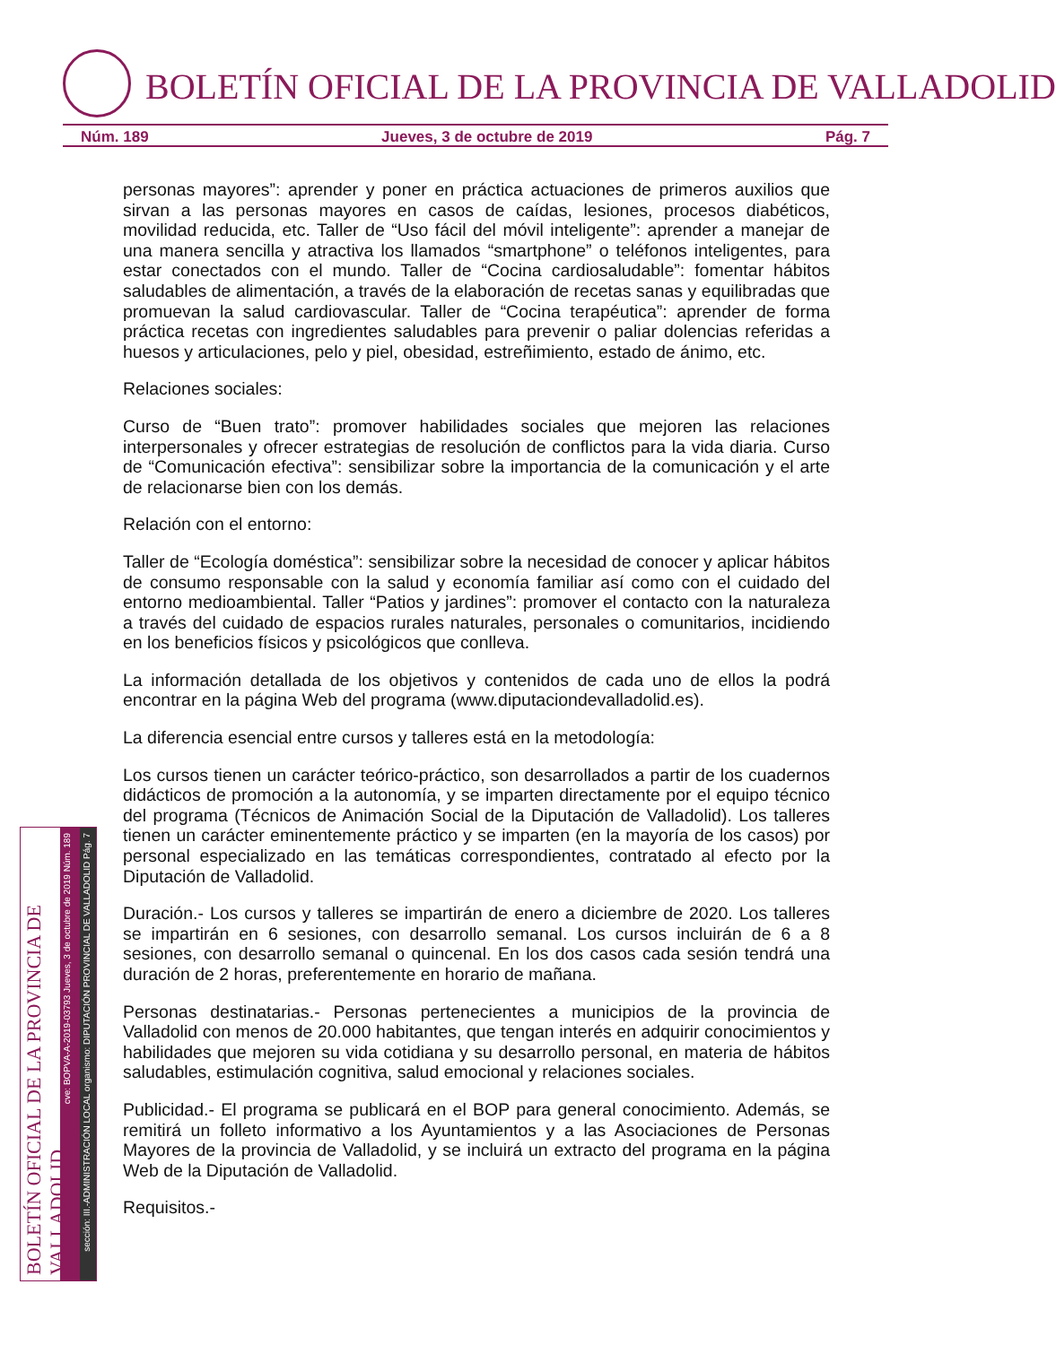BOLETÍN OFICIAL DE LA PROVINCIA DE VALLADOLID
Núm. 189 Jueves, 3 de octubre de 2019 Pág. 7
personas mayores”: aprender y poner en práctica actuaciones de primeros auxilios que sirvan a las personas mayores en casos de caídas, lesiones, procesos diabéticos, movilidad reducida, etc. Taller de “Uso fácil del móvil inteligente”: aprender a manejar de una manera sencilla y atractiva los llamados “smartphone” o teléfonos inteligentes, para estar conectados con el mundo. Taller de “Cocina cardiosaludable”: fomentar hábitos saludables de alimentación, a través de la elaboración de recetas sanas y equilibradas que promuevan la salud cardiovascular. Taller de “Cocina terapéutica”: aprender de forma práctica recetas con ingredientes saludables para prevenir o paliar dolencias referidas a huesos y articulaciones, pelo y piel, obesidad, estreñimiento, estado de ánimo, etc.
Relaciones sociales:
Curso de “Buen trato”: promover habilidades sociales que mejoren las relaciones interpersonales y ofrecer estrategias de resolución de conflictos para la vida diaria. Curso de “Comunicación efectiva”: sensibilizar sobre la importancia de la comunicación y el arte de relacionarse bien con los demás.
Relación con el entorno:
Taller de “Ecología doméstica”: sensibilizar sobre la necesidad de conocer y aplicar hábitos de consumo responsable con la salud y economía familiar así como con el cuidado del entorno medioambiental. Taller “Patios y jardines”: promover el contacto con la naturaleza a través del cuidado de espacios rurales naturales, personales o comunitarios, incidiendo en los beneficios físicos y psicológicos que conlleva.
La información detallada de los objetivos y contenidos de cada uno de ellos la podrá encontrar en la página Web del programa (www.diputaciondevalladolid.es).
La diferencia esencial entre cursos y talleres está en la metodología:
Los cursos tienen un carácter teórico-práctico, son desarrollados a partir de los cuadernos didácticos de promoción a la autonomía, y se imparten directamente por el equipo técnico del programa (Técnicos de Animación Social de la Diputación de Valladolid). Los talleres tienen un carácter eminentemente práctico y se imparten (en la mayoría de los casos) por personal especializado en las temáticas correspondientes, contratado al efecto por la Diputación de Valladolid.
Duración.- Los cursos y talleres se impartirán de enero a diciembre de 2020. Los talleres se impartirán en 6 sesiones, con desarrollo semanal. Los cursos incluirán de 6 a 8 sesiones, con desarrollo semanal o quincenal. En los dos casos cada sesión tendrá una duración de 2 horas, preferentemente en horario de mañana.
Personas destinatarias.- Personas pertenecientes a municipios de la provincia de Valladolid con menos de 20.000 habitantes, que tengan interés en adquirir conocimientos y habilidades que mejoren su vida cotidiana y su desarrollo personal, en materia de hábitos saludables, estimulación cognitiva, salud emocional y relaciones sociales.
Publicidad.- El programa se publicará en el BOP para general conocimiento. Además, se remitirá un folleto informativo a los Ayuntamientos y a las Asociaciones de Personas Mayores de la provincia de Valladolid, y se incluirá un extracto del programa en la página Web de la Diputación de Valladolid.
Requisitos.-
BOLETÍN OFICIAL DE LA PROVINCIA DE VALLADOLID
cve: BOPVA-A-2019-03793 Jueves, 3 de octubre de 2019 Núm. 189
sección: III.-ADMINISTRACIÓN LOCAL organismo: DIPUTACIÓN PROVINCIAL DE VALLADOLID Pág. 7